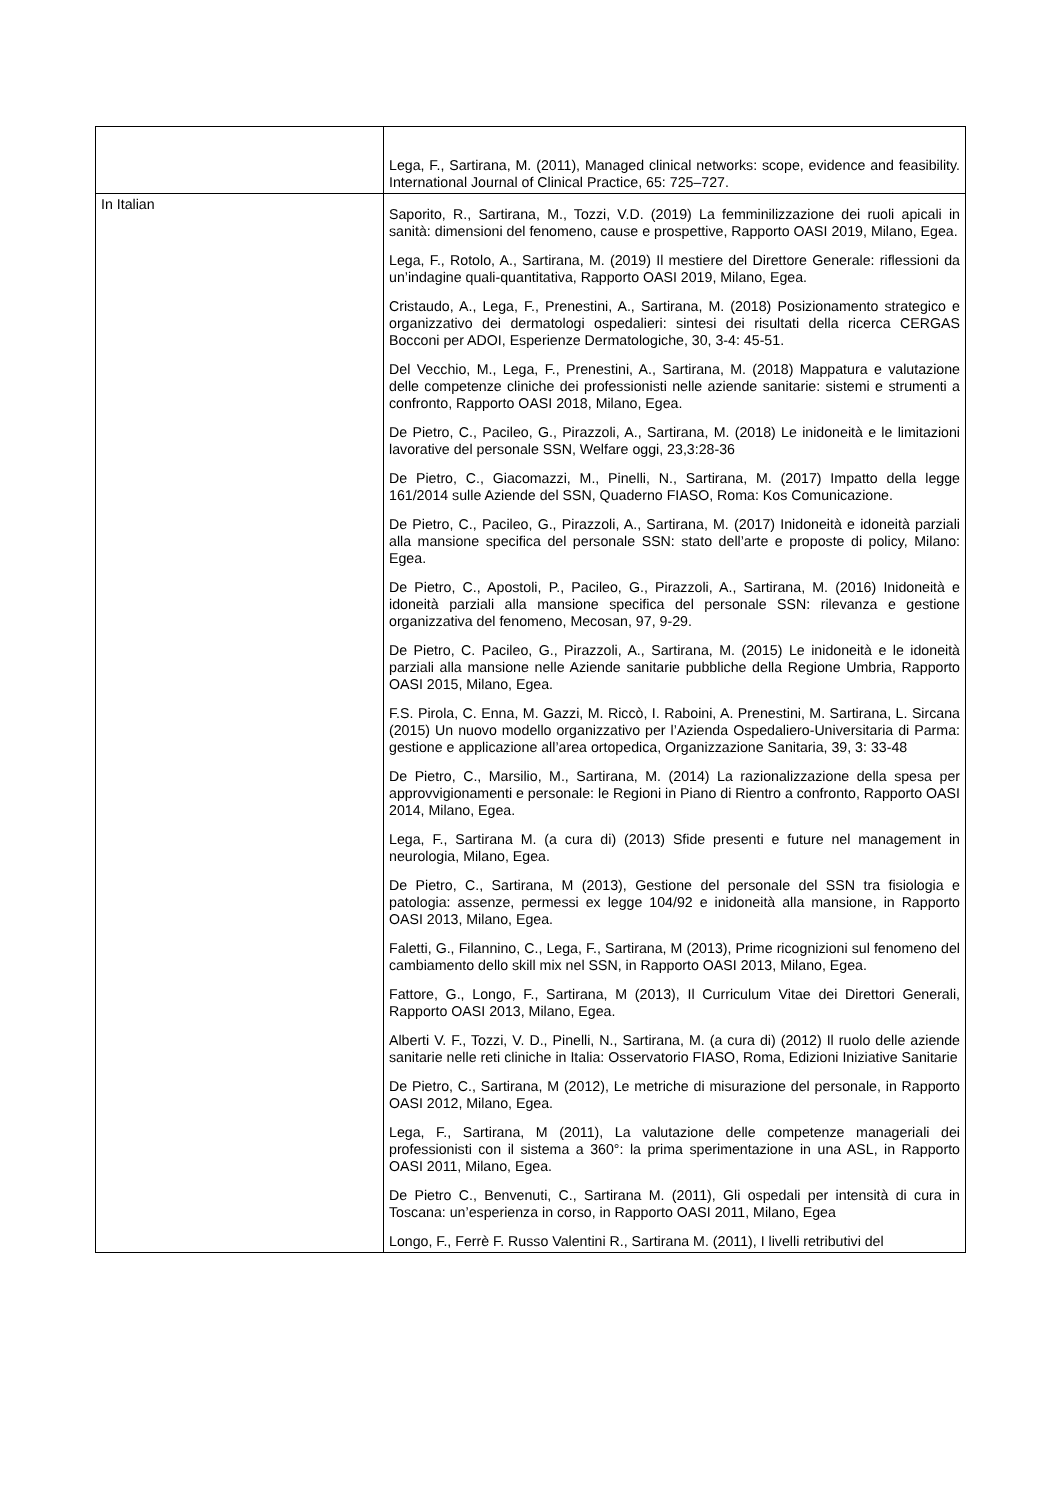| | Lega, F., Sartirana, M. (2011), Managed clinical networks: scope, evidence and feasibility. International Journal of Clinical Practice, 65: 725–727. |
| In Italian | Saporito, R., Sartirana, M., Tozzi, V.D. (2019) La femminilizzazione dei ruoli apicali in sanità: dimensioni del fenomeno, cause e prospettive, Rapporto OASI 2019, Milano, Egea. Lega, F., Rotolo, A., Sartirana, M. (2019) Il mestiere del Direttore Generale: riflessioni da un’indagine quali-quantitativa, Rapporto OASI 2019, Milano, Egea. Cristaudo, A., Lega, F., Prenestini, A., Sartirana, M. (2018) Posizionamento strategico e organizzativo dei dermatologi ospedalieri: sintesi dei risultati della ricerca CERGAS Bocconi per ADOI, Esperienze Dermatologiche, 30, 3-4: 45-51. Del Vecchio, M., Lega, F., Prenestini, A., Sartirana, M. (2018) Mappatura e valutazione delle competenze cliniche dei professionisti nelle aziende sanitarie: sistemi e strumenti a confronto, Rapporto OASI 2018, Milano, Egea. De Pietro, C., Pacileo, G., Pirazzoli, A., Sartirana, M. (2018) Le inidoneità e le limitazioni lavorative del personale SSN, Welfare oggi, 23,3:28-36 De Pietro, C., Giacomazzi, M., Pinelli, N., Sartirana, M. (2017) Impatto della legge 161/2014 sulle Aziende del SSN, Quaderno FIASO, Roma: Kos Comunicazione. De Pietro, C., Pacileo, G., Pirazzoli, A., Sartirana, M. (2017) Inidoneità e idoneità parziali alla mansione specifica del personale SSN: stato dell’arte e proposte di policy, Milano: Egea. De Pietro, C., Apostoli, P., Pacileo, G., Pirazzoli, A., Sartirana, M. (2016) Inidoneità e idoneità parziali alla mansione specifica del personale SSN: rilevanza e gestione organizzativa del fenomeno, Mecosan, 97, 9-29. De Pietro, C. Pacileo, G., Pirazzoli, A., Sartirana, M. (2015) Le inidoneità e le idoneità parziali alla mansione nelle Aziende sanitarie pubbliche della Regione Umbria, Rapporto OASI 2015, Milano, Egea. F.S. Pirola, C. Enna, M. Gazzi, M. Riccò, I. Raboini, A. Prenestini, M. Sartirana, L. Sircana (2015) Un nuovo modello organizzativo per l’Azienda Ospedaliero-Universitaria di Parma: gestione e applicazione all’area ortopedica, Organizzazione Sanitaria, 39, 3: 33-48 De Pietro, C., Marsilio, M., Sartirana, M. (2014) La razionalizzazione della spesa per approvvigionamenti e personale: le Regioni in Piano di Rientro a confronto, Rapporto OASI 2014, Milano, Egea. Lega, F., Sartirana M. (a cura di) (2013) Sfide presenti e future nel management in neurologia, Milano, Egea. De Pietro, C., Sartirana, M (2013), Gestione del personale del SSN tra fisiologia e patologia: assenze, permessi ex legge 104/92 e inidoneità alla mansione, in Rapporto OASI 2013, Milano, Egea. Faletti, G., Filannino, C., Lega, F., Sartirana, M (2013), Prime ricognizioni sul fenomeno del cambiamento dello skill mix nel SSN, in Rapporto OASI 2013, Milano, Egea. Fattore, G., Longo, F., Sartirana, M (2013), Il Curriculum Vitae dei Direttori Generali, Rapporto OASI 2013, Milano, Egea. Alberti V. F., Tozzi, V. D., Pinelli, N., Sartirana, M. (a cura di) (2012) Il ruolo delle aziende sanitarie nelle reti cliniche in Italia: Osservatorio FIASO, Roma, Edizioni Iniziative Sanitarie De Pietro, C., Sartirana, M (2012), Le metriche di misurazione del personale, in Rapporto OASI 2012, Milano, Egea. Lega, F., Sartirana, M (2011), La valutazione delle competenze manageriali dei professionisti con il sistema a 360°: la prima sperimentazione in una ASL, in Rapporto OASI 2011, Milano, Egea. De Pietro C., Benvenuti, C., Sartirana M. (2011), Gli ospedali per intensità di cura in Toscana: un’esperienza in corso, in Rapporto OASI 2011, Milano, Egea Longo, F., Ferrè F. Russo Valentini R., Sartirana M. (2011), I livelli retributivi del |